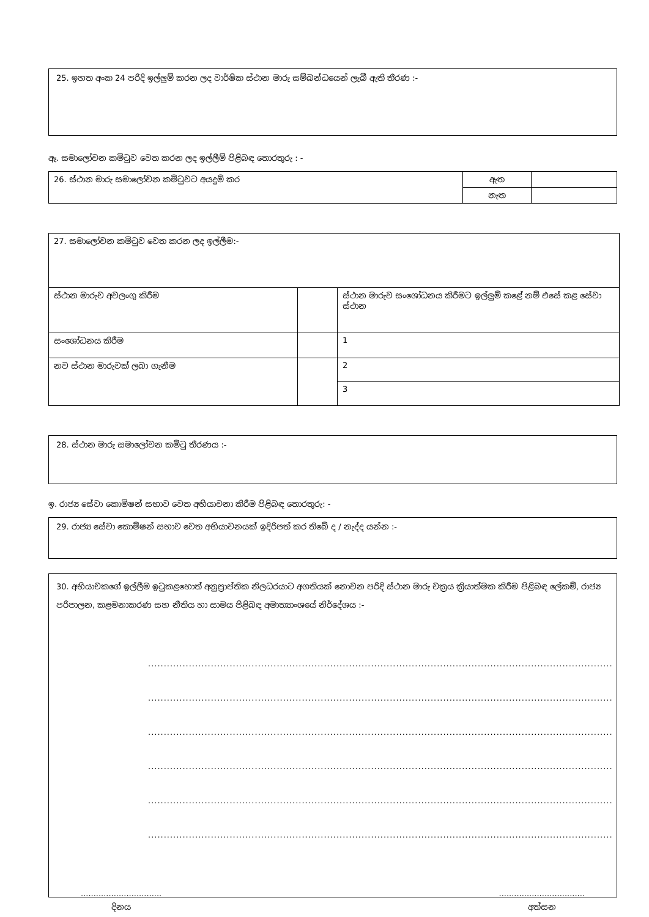25. ඉහත අංක 24 පරිදි ඉල්ලුම් කරන ලද වාර්ෂික ස්ථාන මාරු සම්බන්ධයෙන් ලැබී ඇති තීරණ :-
ඈ. සමාලෝචන කමිටුව වෙත කරන ලද ඉල්ලීම් පිළිබඳ තොරතුරු : -
| 26. ස්ථාන මාරු සමාලෝචන කමිටුවට අයදුම් කර | ඇත | |
| | නැත | |
| 27. සමාලෝචන කමිටුව වෙත කරන ලද ඉල්ලීම:- | | |
| ස්ථාන මාරුව අවලංගු කිරීම | | ස්ථාන මාරුව සංශෝධනය කිරීමට ඉල්ලුම් කළේ නම් එසේ කළ සේවා ස්ථාන |
| සංශෝධනය කිරීම | | 1 |
| නව ස්ථාන මාරුවක් ලබා ගැනීම | | 2 |
| | | 3 |
28. ස්ථාන මාරු සමාලෝචන කමිටු තීරණය :-
ඉ. රාජ්‍ය සේවා කොමිෂන් සභාව වෙත අභියාචනා කිරීම පිළිබඳ තොරතුරු: -
29. රාජ්‍ය සේවා කොමිෂන් සභාව වෙත අභියාචනයක් ඉදිරිපත් කර තිබේ ද / නැද්ද යන්න :-
30. අභියාචකගේ ඉල්ලීම ඉටුකළහොත් අනුප්‍රාප්තික නිලධරයාට අගතියක් නොවන පරිදි ස්ථාන මාරු චක්‍රය ක්‍රියාත්මක කිරීම පිළිබඳ ලේකම්, රාජ්‍ය පරිපාලන, කළමනාකරණ සහ නීතිය හා සාමය පිළිබඳ අමාත්‍යාංශයේ නිර්දේශය :-
............................................................................................................................................................
............................................................................................................................................................
............................................................................................................................................................
............................................................................................................................................................
............................................................................................................................................................
............................................................................................................................................................
................................
දිනය
..................................
අත්සන